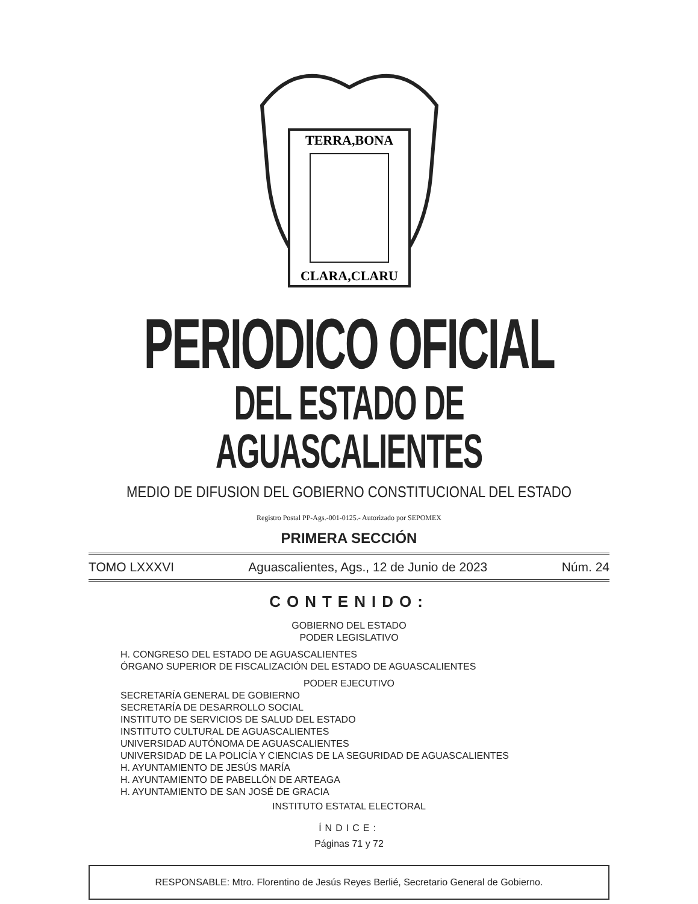TERRA,BONA
CLARA,CLARU
PERIODICO OFICIAL
DEL ESTADO DE AGUASCALIENTES
MEDIO DE DIFUSION DEL GOBIERNO CONSTITUCIONAL DEL ESTADO
Registro Postal PP-Ags.-001-0125.- Autorizado por SEPOMEX
PRIMERA SECCIÓN
TOMO LXXXVI Aguascalientes, Ags., 12 de Junio de 2023 Núm. 24
CONTENIDO:
GOBIERNO DEL ESTADO
PODER LEGISLATIVO
H. CONGRESO DEL ESTADO DE AGUASCALIENTES
ÓRGANO SUPERIOR DE FISCALIZACIÓN DEL ESTADO DE AGUASCALIENTES
PODER EJECUTIVO
SECRETARÍA GENERAL DE GOBIERNO
SECRETARÍA DE DESARROLLO SOCIAL
INSTITUTO DE SERVICIOS DE SALUD DEL ESTADO
INSTITUTO CULTURAL DE AGUASCALIENTES
UNIVERSIDAD AUTÓNOMA DE AGUASCALIENTES
UNIVERSIDAD DE LA POLICÍA Y CIENCIAS DE LA SEGURIDAD DE AGUASCALIENTES
H. AYUNTAMIENTO DE JESÚS MARÍA
H. AYUNTAMIENTO DE PABELLÓN DE ARTEAGA
H. AYUNTAMIENTO DE SAN JOSÉ DE GRACIA
INSTITUTO ESTATAL ELECTORAL
ÍNDICE:
Páginas 71 y 72
RESPONSABLE: Mtro. Florentino de Jesús Reyes Berlié, Secretario General de Gobierno.